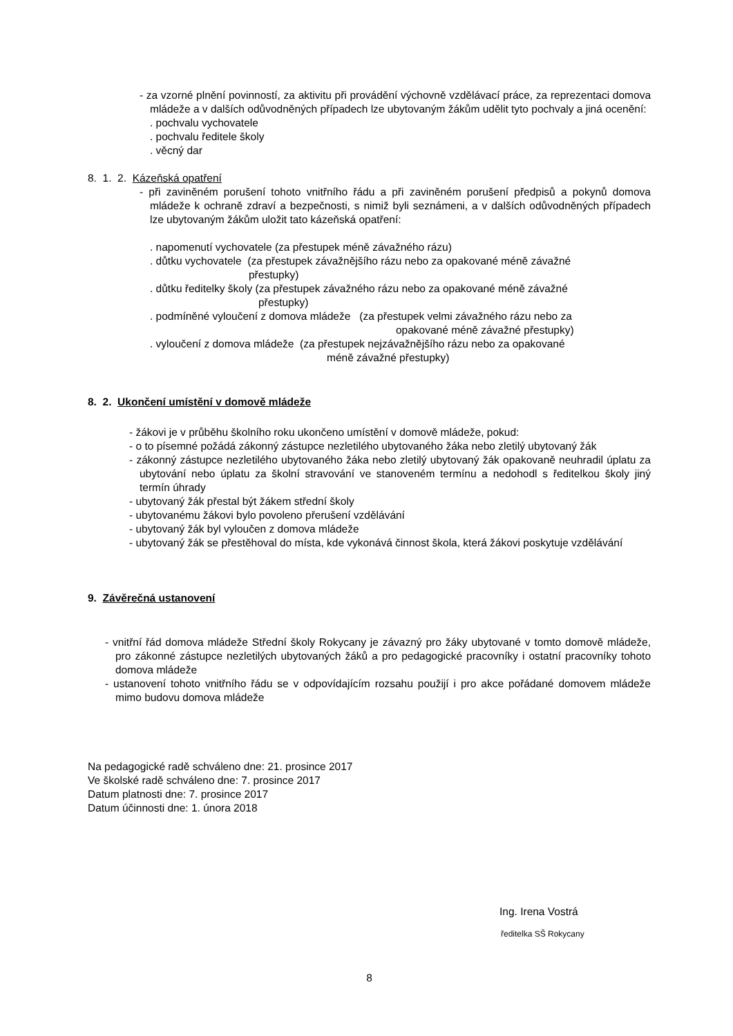- za vzorné plnění povinností, za aktivitu při provádění výchovně vzdělávací práce, za reprezentaci domova mládeže a v dalších odůvodněných případech lze ubytovaným žákům udělit tyto pochvaly a jiná ocenění:
. pochvalu vychovatele
. pochvalu ředitele školy
. věcný dar
8. 1. 2. Kázeňská opatření
- při zaviněném porušení tohoto vnitřního řádu a při zaviněném porušení předpisů a pokynů domova mládeže k ochraně zdraví a bezpečnosti, s nimiž byli seznámeni, a v dalších odůvodněných případech lze ubytovaným žákům uložit tato kázeňská opatření:
. napomenutí vychovatele (za přestupek méně závažného rázu)
. důtku vychovatele (za přestupek závažnějšího rázu nebo za opakované méně závažné
přestupky)
. důtku ředitelky školy (za přestupek závažného rázu nebo za opakované méně závažné
přestupky)
. podmíněné vyloučení z domova mládeže (za přestupek velmi závažného rázu nebo za
opakované méně závažné přestupky)
. vyloučení z domova mládeže (za přestupek nejzávažnějšího rázu nebo za opakované
méně závažné přestupky)
8. 2. Ukončení umístění v domově mládeže
- žákovi je v průběhu školního roku ukončeno umístění v domově mládeže, pokud:
- o to písemné požádá zákonný zástupce nezletilého ubytovaného žáka nebo zletilý ubytovaný žák
- zákonný zástupce nezletilého ubytovaného žáka nebo zletilý ubytovaný žák opakovaně neuhradil úplatu za ubytování nebo úplatu za školní stravování ve stanoveném termínu a nedohodl s ředitelkou školy jiný termín úhrady
- ubytovaný žák přestal být žákem střední školy
- ubytovanému žákovi bylo povoleno přerušení vzdělávání
- ubytovaný žák byl vyloučen z domova mládeže
- ubytovaný žák se přestěhoval do místa, kde vykonává činnost škola, která žákovi poskytuje vzdělávání
9. Závěrečná ustanovení
- vnitřní řád domova mládeže Střední školy Rokycany je závazný pro žáky ubytované v tomto domově mládeže, pro zákonné zástupce nezletilých ubytovaných žáků a pro pedagogické pracovníky i ostatní pracovníky tohoto domova mládeže
- ustanovení tohoto vnitřního řádu se v odpovídajícím rozsahu použijí i pro akce pořádané domovem mládeže mimo budovu domova mládeže
Na pedagogické radě schváleno dne: 21. prosince 2017
Ve školské radě schváleno dne: 7. prosince 2017
Datum platnosti dne: 7. prosince 2017
Datum účinnosti dne: 1. února 2018
Ing. Irena Vostrá
ředitelka SŠ Rokycany
8